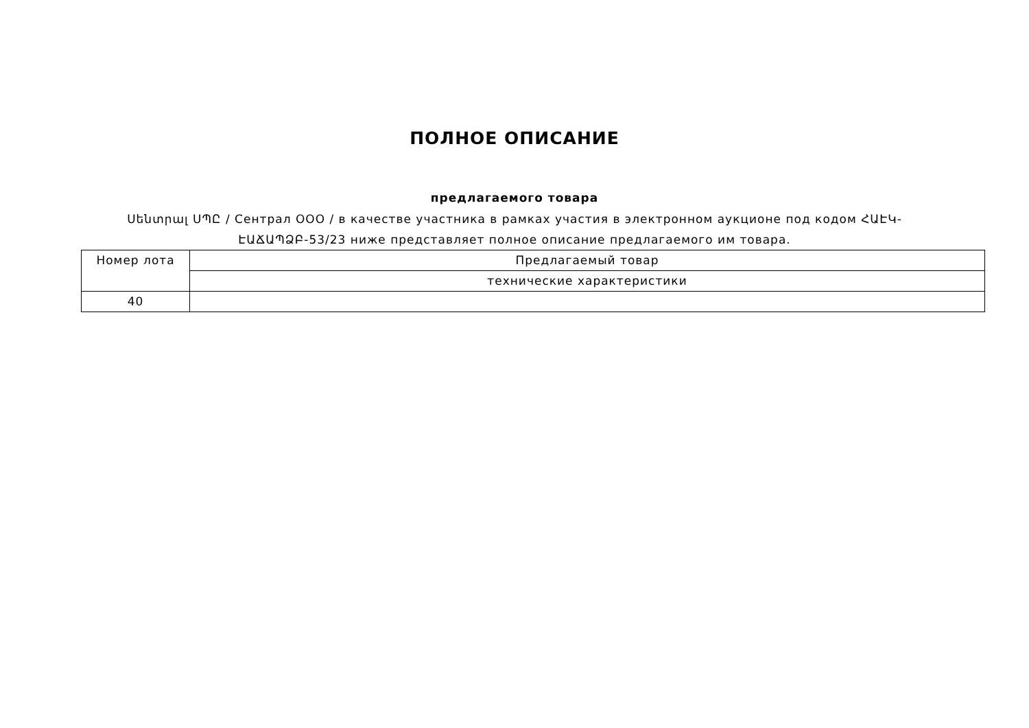ПОЛНОЕ ОПИСАНИЕ
предлагаемого товара
Սենտրալ ՍՊԸ / Сентрал ООО / в качестве участника в рамках участия в электронном аукционе под кодом ՀԱԷԿ-ԷԱՃԱՊՁԲ-53/23 ниже представляет полное описание предлагаемого им товара.
| Номер лота | Предлагаемый товар |
| --- | --- |
| | технические характеристики |
| 40 | |